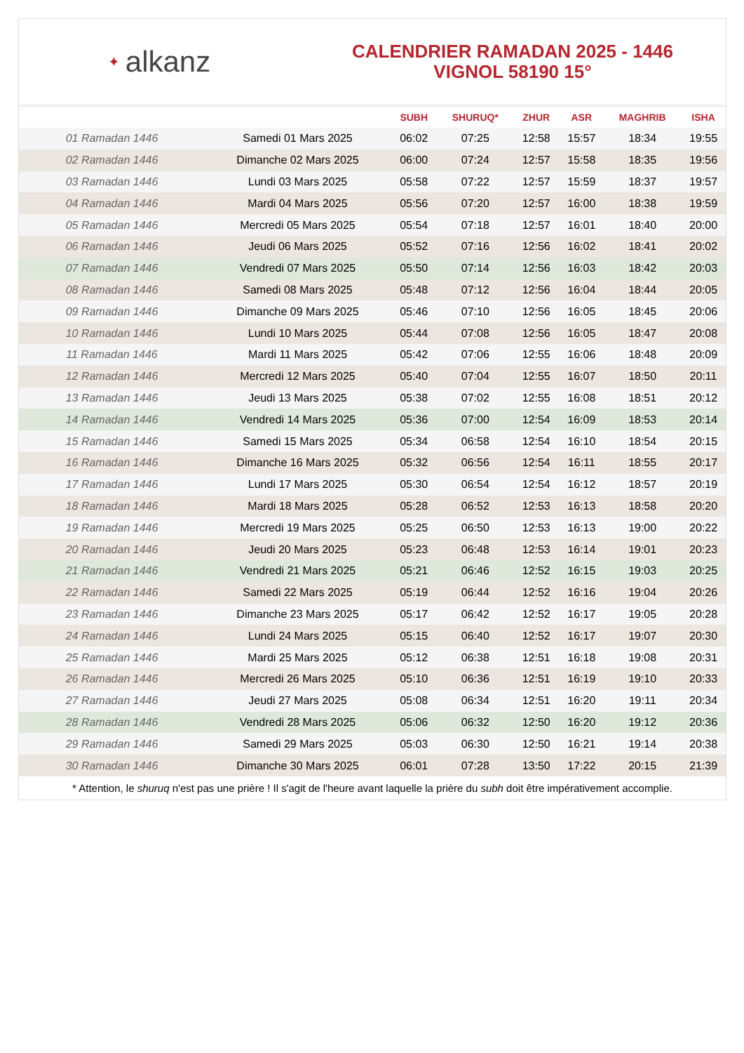✦ alkanz
CALENDRIER RAMADAN 2025 - 1446
VIGNOL 58190 15°
| | | SUBH | SHURUQ* | ZHUR | ASR | MAGHRIB | ISHA |
| --- | --- | --- | --- | --- | --- | --- | --- |
| 01 Ramadan 1446 | Samedi 01 Mars 2025 | 06:02 | 07:25 | 12:58 | 15:57 | 18:34 | 19:55 |
| 02 Ramadan 1446 | Dimanche 02 Mars 2025 | 06:00 | 07:24 | 12:57 | 15:58 | 18:35 | 19:56 |
| 03 Ramadan 1446 | Lundi 03 Mars 2025 | 05:58 | 07:22 | 12:57 | 15:59 | 18:37 | 19:57 |
| 04 Ramadan 1446 | Mardi 04 Mars 2025 | 05:56 | 07:20 | 12:57 | 16:00 | 18:38 | 19:59 |
| 05 Ramadan 1446 | Mercredi 05 Mars 2025 | 05:54 | 07:18 | 12:57 | 16:01 | 18:40 | 20:00 |
| 06 Ramadan 1446 | Jeudi 06 Mars 2025 | 05:52 | 07:16 | 12:56 | 16:02 | 18:41 | 20:02 |
| 07 Ramadan 1446 | Vendredi 07 Mars 2025 | 05:50 | 07:14 | 12:56 | 16:03 | 18:42 | 20:03 |
| 08 Ramadan 1446 | Samedi 08 Mars 2025 | 05:48 | 07:12 | 12:56 | 16:04 | 18:44 | 20:05 |
| 09 Ramadan 1446 | Dimanche 09 Mars 2025 | 05:46 | 07:10 | 12:56 | 16:05 | 18:45 | 20:06 |
| 10 Ramadan 1446 | Lundi 10 Mars 2025 | 05:44 | 07:08 | 12:56 | 16:05 | 18:47 | 20:08 |
| 11 Ramadan 1446 | Mardi 11 Mars 2025 | 05:42 | 07:06 | 12:55 | 16:06 | 18:48 | 20:09 |
| 12 Ramadan 1446 | Mercredi 12 Mars 2025 | 05:40 | 07:04 | 12:55 | 16:07 | 18:50 | 20:11 |
| 13 Ramadan 1446 | Jeudi 13 Mars 2025 | 05:38 | 07:02 | 12:55 | 16:08 | 18:51 | 20:12 |
| 14 Ramadan 1446 | Vendredi 14 Mars 2025 | 05:36 | 07:00 | 12:54 | 16:09 | 18:53 | 20:14 |
| 15 Ramadan 1446 | Samedi 15 Mars 2025 | 05:34 | 06:58 | 12:54 | 16:10 | 18:54 | 20:15 |
| 16 Ramadan 1446 | Dimanche 16 Mars 2025 | 05:32 | 06:56 | 12:54 | 16:11 | 18:55 | 20:17 |
| 17 Ramadan 1446 | Lundi 17 Mars 2025 | 05:30 | 06:54 | 12:54 | 16:12 | 18:57 | 20:19 |
| 18 Ramadan 1446 | Mardi 18 Mars 2025 | 05:28 | 06:52 | 12:53 | 16:13 | 18:58 | 20:20 |
| 19 Ramadan 1446 | Mercredi 19 Mars 2025 | 05:25 | 06:50 | 12:53 | 16:13 | 19:00 | 20:22 |
| 20 Ramadan 1446 | Jeudi 20 Mars 2025 | 05:23 | 06:48 | 12:53 | 16:14 | 19:01 | 20:23 |
| 21 Ramadan 1446 | Vendredi 21 Mars 2025 | 05:21 | 06:46 | 12:52 | 16:15 | 19:03 | 20:25 |
| 22 Ramadan 1446 | Samedi 22 Mars 2025 | 05:19 | 06:44 | 12:52 | 16:16 | 19:04 | 20:26 |
| 23 Ramadan 1446 | Dimanche 23 Mars 2025 | 05:17 | 06:42 | 12:52 | 16:17 | 19:05 | 20:28 |
| 24 Ramadan 1446 | Lundi 24 Mars 2025 | 05:15 | 06:40 | 12:52 | 16:17 | 19:07 | 20:30 |
| 25 Ramadan 1446 | Mardi 25 Mars 2025 | 05:12 | 06:38 | 12:51 | 16:18 | 19:08 | 20:31 |
| 26 Ramadan 1446 | Mercredi 26 Mars 2025 | 05:10 | 06:36 | 12:51 | 16:19 | 19:10 | 20:33 |
| 27 Ramadan 1446 | Jeudi 27 Mars 2025 | 05:08 | 06:34 | 12:51 | 16:20 | 19:11 | 20:34 |
| 28 Ramadan 1446 | Vendredi 28 Mars 2025 | 05:06 | 06:32 | 12:50 | 16:20 | 19:12 | 20:36 |
| 29 Ramadan 1446 | Samedi 29 Mars 2025 | 05:03 | 06:30 | 12:50 | 16:21 | 19:14 | 20:38 |
| 30 Ramadan 1446 | Dimanche 30 Mars 2025 | 06:01 | 07:28 | 13:50 | 17:22 | 20:15 | 21:39 |
* Attention, le shuruq n'est pas une prière ! Il s'agit de l'heure avant laquelle la prière du subh doit être impérativement accomplie.